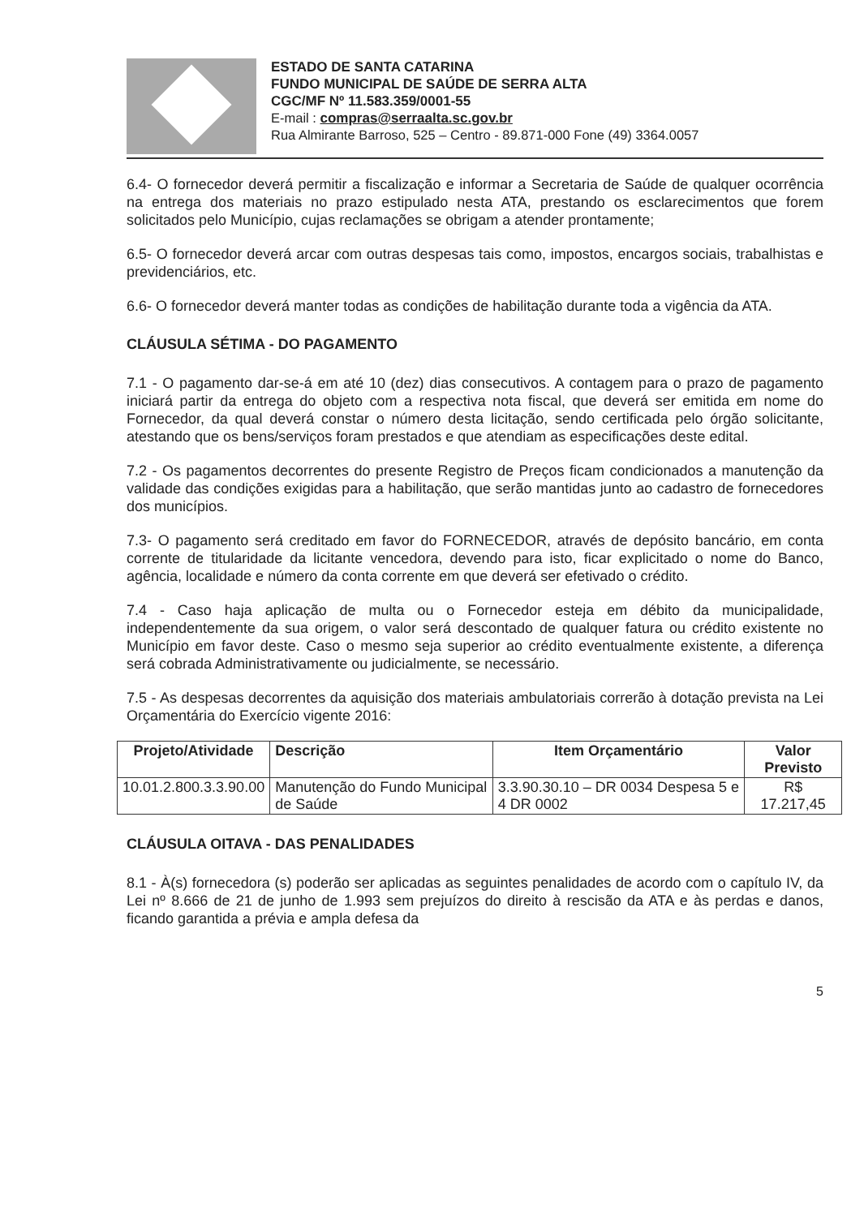ESTADO DE SANTA CATARINA
FUNDO MUNICIPAL DE SAÚDE DE SERRA ALTA
CGC/MF Nº 11.583.359/0001-55
E-mail : compras@serraalta.sc.gov.br
Rua Almirante Barroso, 525 – Centro - 89.871-000 Fone (49) 3364.0057
6.4- O fornecedor deverá permitir a fiscalização e informar a Secretaria de Saúde de qualquer ocorrência na entrega dos materiais no prazo estipulado nesta ATA, prestando os esclarecimentos que forem solicitados pelo Município, cujas reclamações se obrigam a atender prontamente;
6.5- O fornecedor deverá arcar com outras despesas tais como, impostos, encargos sociais, trabalhistas e previdenciários, etc.
6.6- O fornecedor deverá manter todas as condições de habilitação durante toda a vigência da ATA.
CLÁUSULA SÉTIMA - DO PAGAMENTO
7.1 - O pagamento dar-se-á em até 10 (dez) dias consecutivos. A contagem para o prazo de pagamento iniciará partir da entrega do objeto com a respectiva nota fiscal, que deverá ser emitida em nome do Fornecedor, da qual deverá constar o número desta licitação, sendo certificada pelo órgão solicitante, atestando que os bens/serviços foram prestados e que atendiam as especificações deste edital.
7.2 - Os pagamentos decorrentes do presente Registro de Preços ficam condicionados a manutenção da validade das condições exigidas para a habilitação, que serão mantidas junto ao cadastro de fornecedores dos municípios.
7.3- O pagamento será creditado em favor do FORNECEDOR, através de depósito bancário, em conta corrente de titularidade da licitante vencedora, devendo para isto, ficar explicitado o nome do Banco, agência, localidade e número da conta corrente em que deverá ser efetivado o crédito.
7.4 - Caso haja aplicação de multa ou o Fornecedor esteja em débito da municipalidade, independentemente da sua origem, o valor será descontado de qualquer fatura ou crédito existente no Município em favor deste. Caso o mesmo seja superior ao crédito eventualmente existente, a diferença será cobrada Administrativamente ou judicialmente, se necessário.
7.5 - As despesas decorrentes da aquisição dos materiais ambulatoriais correrão à dotação prevista na Lei Orçamentária do Exercício vigente 2016:
| Projeto/Atividade | Descrição | Item Orçamentário | Valor Previsto |
| --- | --- | --- | --- |
| 10.01.2.800.3.3.90.00 | Manutenção do Fundo Municipal de Saúde | 3.3.90.30.10 – DR 0034 Despesa 5 e 4 DR 0002 | R$ 17.217,45 |
CLÁUSULA OITAVA - DAS PENALIDADES
8.1 - À(s) fornecedora (s) poderão ser aplicadas as seguintes penalidades de acordo com o capítulo IV, da Lei nº 8.666 de 21 de junho de 1.993 sem prejuízos do direito à rescisão da ATA e às perdas e danos, ficando garantida a prévia e ampla defesa da
5